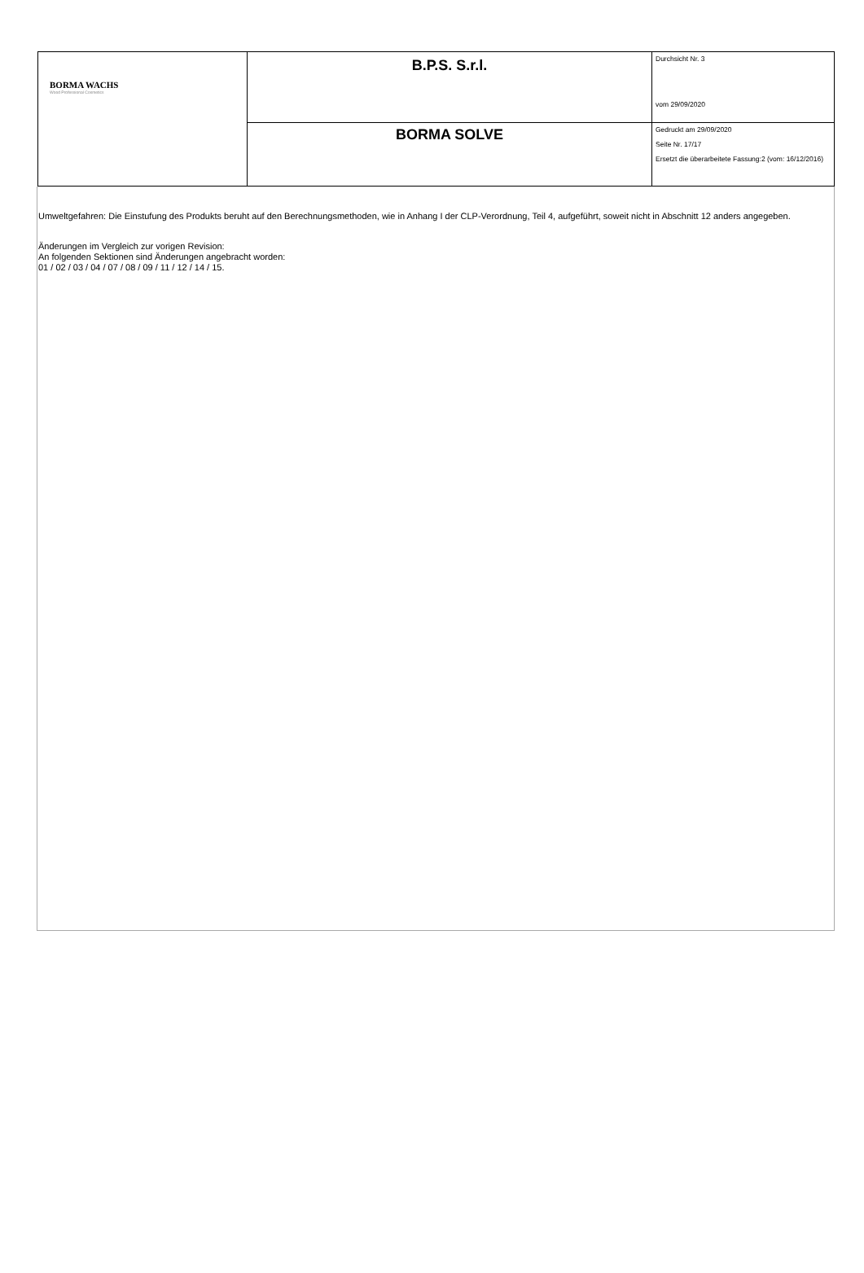| BORMA WACHS Wood Professional Cosmetics | B.P.S. S.r.l. | Durchsicht Nr. 3 vom 29/09/2020 |
| | BORMA SOLVE | Gedruckt am 29/09/2020 Seite Nr. 17/17 Ersetzt die überarbeitete Fassung:2 (vom: 16/12/2016) |
Umweltgefahren: Die Einstufung des Produkts beruht auf den Berechnungsmethoden, wie in Anhang I der CLP-Verordnung, Teil 4, aufgeführt, soweit nicht in Abschnitt 12 anders angegeben.
Änderungen im Vergleich zur vorigen Revision:
An folgenden Sektionen sind Änderungen angebracht worden:
01 / 02 / 03 / 04 / 07 / 08 / 09 / 11 / 12 / 14 / 15.